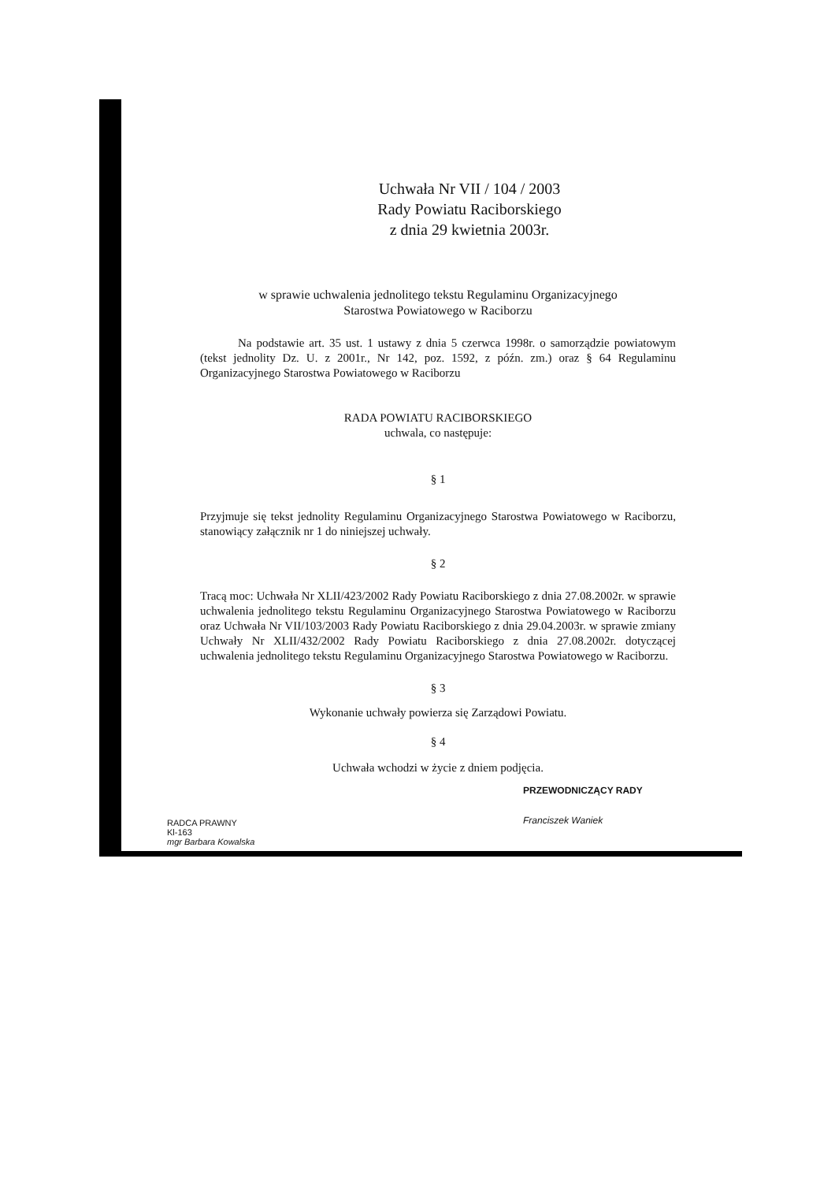Uchwała Nr VII / 104 / 2003
Rady Powiatu Raciborskiego
z dnia 29 kwietnia 2003r.
w sprawie uchwalenia jednolitego tekstu Regulaminu Organizacyjnego
Starostwa Powiatowego w Raciborzu
Na podstawie art. 35 ust. 1 ustawy z dnia 5 czerwca 1998r. o samorządzie powiatowym (tekst jednolity Dz. U. z 2001r., Nr 142, poz. 1592, z późn. zm.) oraz § 64 Regulaminu Organizacyjnego Starostwa Powiatowego w Raciborzu
RADA POWIATU RACIBORSKIEGO
uchwala, co następuje:
§ 1
Przyjmuje się tekst jednolity Regulaminu Organizacyjnego Starostwa Powiatowego w Raciborzu, stanowiący załącznik nr 1 do niniejszej uchwały.
§ 2
Tracą moc: Uchwała Nr XLII/423/2002 Rady Powiatu Raciborskiego z dnia 27.08.2002r. w sprawie uchwalenia jednolitego tekstu Regulaminu Organizacyjnego Starostwa Powiatowego w Raciborzu oraz Uchwała Nr VII/103/2003 Rady Powiatu Raciborskiego z dnia 29.04.2003r. w sprawie zmiany Uchwały Nr XLII/432/2002 Rady Powiatu Raciborskiego z dnia 27.08.2002r. dotyczącej uchwalenia jednolitego tekstu Regulaminu Organizacyjnego Starostwa Powiatowego w Raciborzu.
§ 3
Wykonanie uchwały powierza się Zarządowi Powiatu.
§ 4
Uchwała wchodzi w życie z dniem podjęcia.
PRZEWODNICZĄCY RADY
Franciszek Waniek
RADCA PRAWNY
Kl-163
mgr Barbara Kowalska